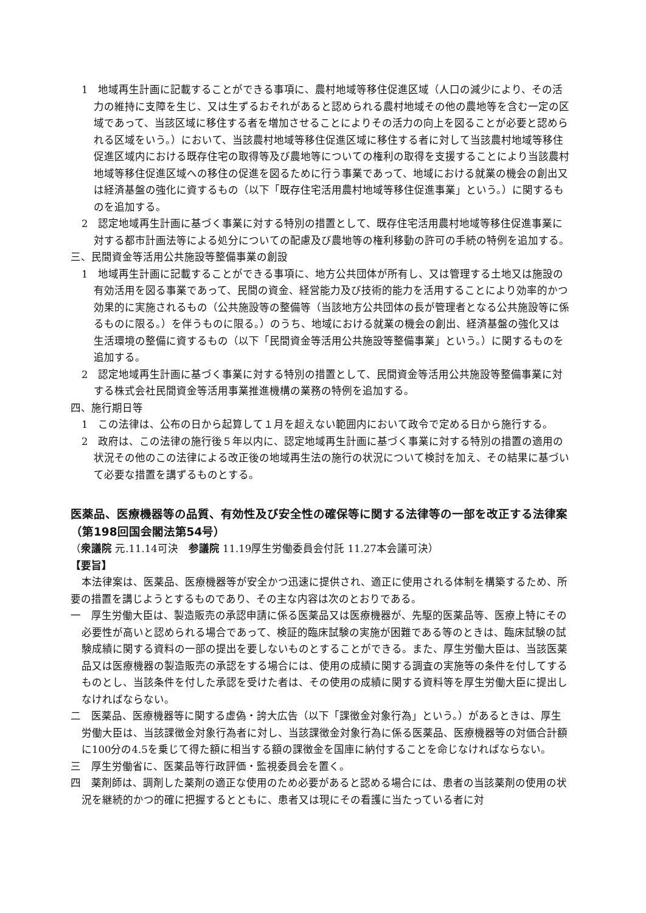1　地域再生計画に記載することができる事項に、農村地域等移住促進区域（人口の減少により、その活力の維持に支障を生じ、又は生ずるおそれがあると認められる農村地域その他の農地等を含む一定の区域であって、当該区域に移住する者を増加させることによりその活力の向上を図ることが必要と認められる区域をいう。）において、当該農村地域等移住促進区域に移住する者に対して当該農村地域等移住促進区域内における既存住宅の取得等及び農地等についての権利の取得を支援することにより当該農村地域等移住促進区域への移住の促進を図るために行う事業であって、地域における就業の機会の創出又は経済基盤の強化に資するもの（以下「既存住宅活用農村地域等移住促進事業」という。）に関するものを追加する。
2　認定地域再生計画に基づく事業に対する特別の措置として、既存住宅活用農村地域等移住促進事業に対する都市計画法等による処分についての配慮及び農地等の権利移動の許可の手続の特例を追加する。
三、民間資金等活用公共施設等整備事業の創設
1　地域再生計画に記載することができる事項に、地方公共団体が所有し、又は管理する土地又は施設の有効活用を図る事業であって、民間の資金、経営能力及び技術的能力を活用することにより効率的かつ効果的に実施されるもの（公共施設等の整備等（当該地方公共団体の長が管理者となる公共施設等に係るものに限る。）を伴うものに限る。）のうち、地域における就業の機会の創出、経済基盤の強化又は生活環境の整備に資するもの（以下「民間資金等活用公共施設等整備事業」という。）に関するものを追加する。
2　認定地域再生計画に基づく事業に対する特別の措置として、民間資金等活用公共施設等整備事業に対する株式会社民間資金等活用事業推進機構の業務の特例を追加する。
四、施行期日等
1　この法律は、公布の日から起算して１月を超えない範囲内において政令で定める日から施行する。
2　政府は、この法律の施行後５年以内に、認定地域再生計画に基づく事業に対する特別の措置の適用の状況その他のこの法律による改正後の地域再生法の施行の状況について検討を加え、その結果に基づいて必要な措置を講ずるものとする。
医薬品、医療機器等の品質、有効性及び安全性の確保等に関する法律等の一部を改正する法律案（第198回国会閣法第54号）
（衆議院 元.11.14可決　参議院 11.19厚生労働委員会付託 11.27本会議可決）
【要旨】
本法律案は、医薬品、医療機器等が安全かつ迅速に提供され、適正に使用される体制を構築するため、所要の措置を講じようとするものであり、その主な内容は次のとおりである。
一　厚生労働大臣は、製造販売の承認申請に係る医薬品又は医療機器が、先駆的医薬品等、医療上特にその必要性が高いと認められる場合であって、検証的臨床試験の実施が困難である等のときは、臨床試験の試験成績に関する資料の一部の提出を要しないものとすることができる。また、厚生労働大臣は、当該医薬品又は医療機器の製造販売の承認をする場合には、使用の成績に関する調査の実施等の条件を付してするものとし、当該条件を付した承認を受けた者は、その使用の成績に関する資料等を厚生労働大臣に提出しなければならない。
二　医薬品、医療機器等に関する虚偽・誇大広告（以下「課徴金対象行為」という。）があるときは、厚生労働大臣は、当該課徴金対象行為者に対し、当該課徴金対象行為に係る医薬品、医療機器等の対価合計額に100分の4.5を乗じて得た額に相当する額の課徴金を国庫に納付することを命じなければならない。
三　厚生労働省に、医薬品等行政評価・監視委員会を置く。
四　薬剤師は、調剤した薬剤の適正な使用のため必要があると認める場合には、患者の当該薬剤の使用の状況を継続的かつ的確に把握するとともに、患者又は現にその看護に当たっている者に対